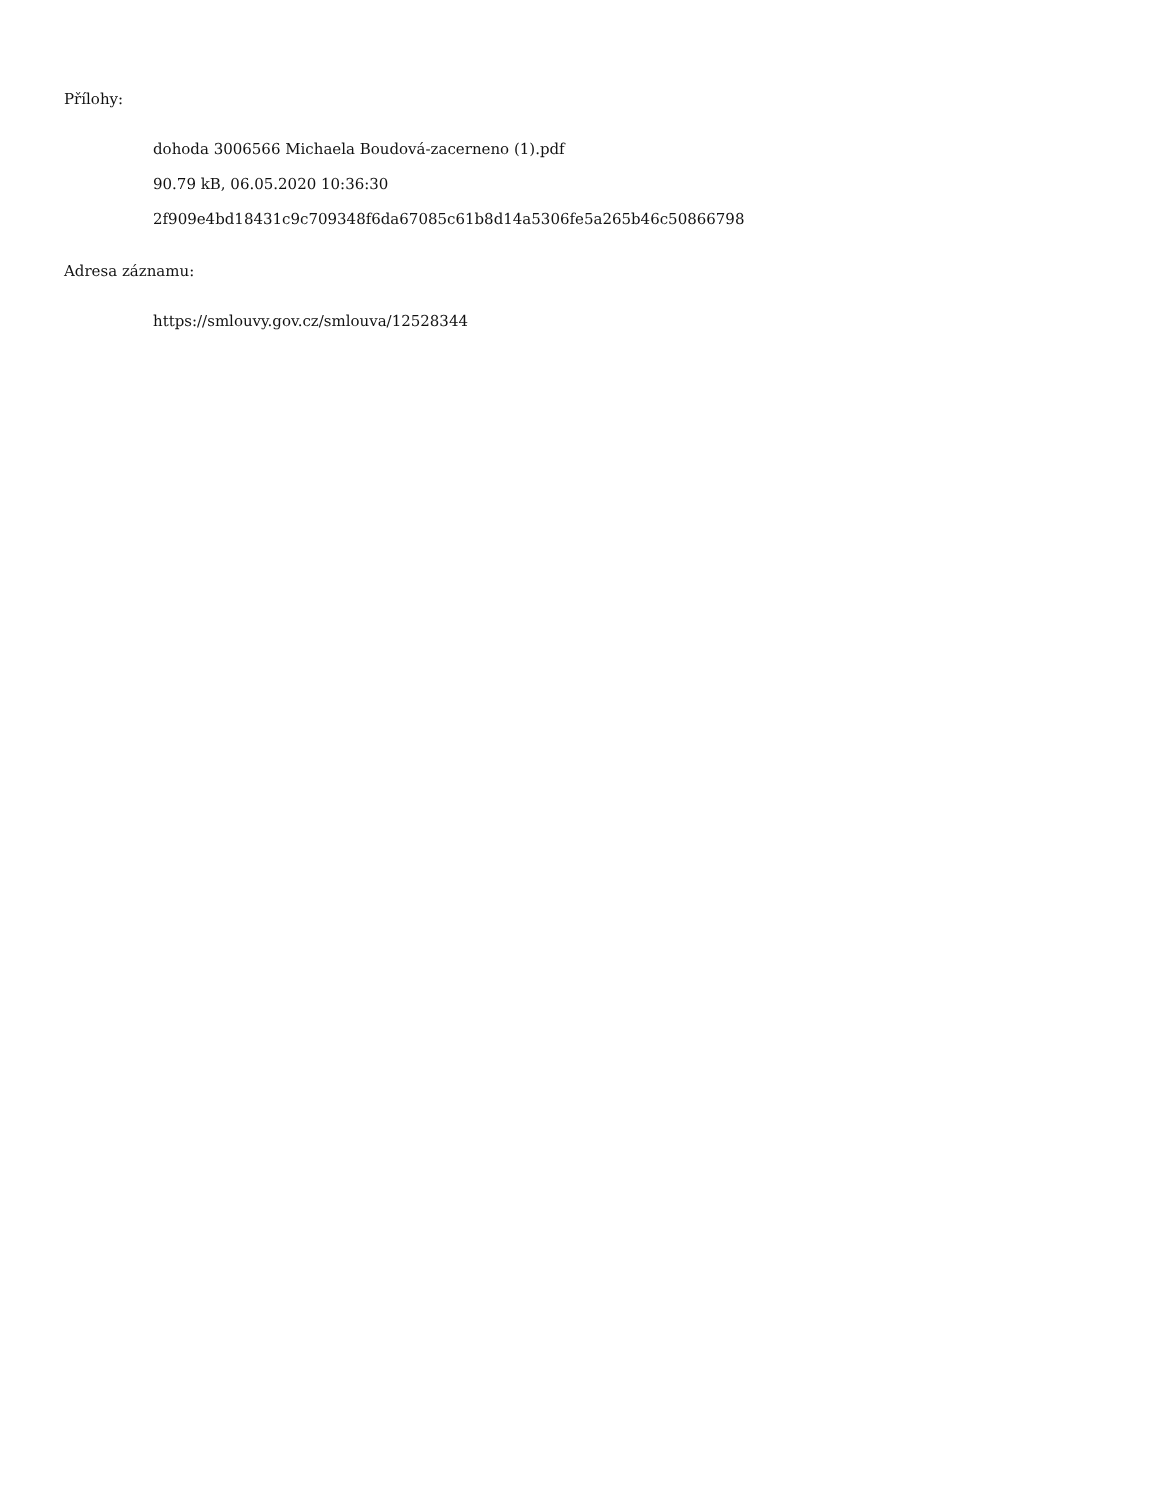Přílohy:
dohoda 3006566 Michaela Boudová-zacerneno (1).pdf
90.79 kB, 06.05.2020 10:36:30
2f909e4bd18431c9c709348f6da67085c61b8d14a5306fe5a265b46c50866798
Adresa záznamu:
https://smlouvy.gov.cz/smlouva/12528344